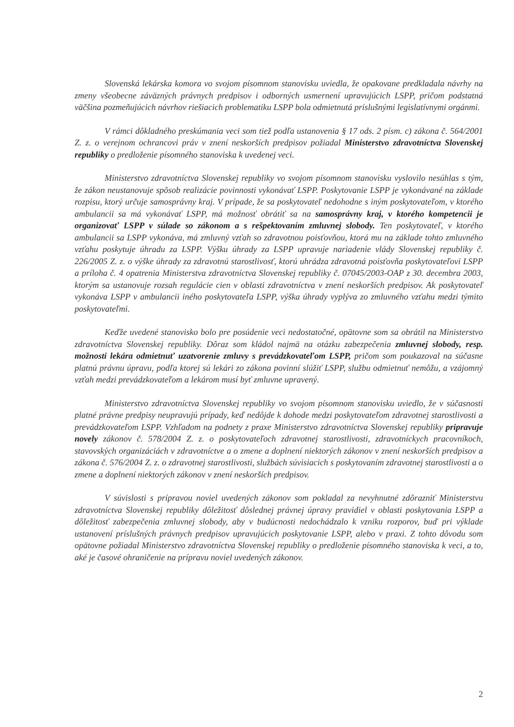Slovenská lekárska komora vo svojom písomnom stanovisku uviedla, že opakovane predkladala návrhy na zmeny všeobecne záväzných právnych predpisov i odborných usmernení upravujúcich LSPP, pričom podstatná väčšina pozmeňujúcich návrhov riešiacich problematiku LSPP bola odmietnutá príslušnými legislatívnymi orgánmi.
V rámci dôkladného preskúmania veci som tiež podľa ustanovenia § 17 ods. 2 písm. c) zákona č. 564/2001 Z. z. o verejnom ochrancovi práv v znení neskorších predpisov požiadal Ministerstvo zdravotníctva Slovenskej republiky o predloženie písomného stanoviska k uvedenej veci.
Ministerstvo zdravotníctva Slovenskej republiky vo svojom písomnom stanovisku vyslovilo nesúhlas s tým, že zákon neustanovuje spôsob realizácie povinnosti vykonávať LSPP. Poskytovanie LSPP je vykonávané na základe rozpisu, ktorý určuje samosprávny kraj. V prípade, že sa poskytovateľ nedohodne s iným poskytovateľom, v ktorého ambulancii sa má vykonávať LSPP, má možnosť obrátiť sa na samosprávny kraj, v ktorého kompetencii je organizovať LSPP v súlade so zákonom a s rešpektovaním zmluvnej slobody. Ten poskytovateľ, v ktorého ambulancii sa LSPP vykonáva, má zmluvný vzťah so zdravotnou poisťovňou, ktorá mu na základe tohto zmluvného vzťahu poskytuje úhradu za LSPP. Výšku úhrady za LSPP upravuje nariadenie vlády Slovenskej republiky č. 226/2005 Z. z. o výške úhrady za zdravotnú starostlivosť, ktorú uhrádza zdravotná poisťovňa poskytovateľovi LSPP a príloha č. 4 opatrenia Ministerstva zdravotníctva Slovenskej republiky č. 07045/2003-OAP z 30. decembra 2003, ktorým sa ustanovuje rozsah regulácie cien v oblasti zdravotníctva v znení neskorších predpisov. Ak poskytovateľ vykonáva LSPP v ambulancii iného poskytovateľa LSPP, výška úhrady vyplýva zo zmluvného vzťahu medzi týmito poskytovateľmi.
Keďže uvedené stanovisko bolo pre posúdenie veci nedostatočné, opätovne som sa obrátil na Ministerstvo zdravotníctva Slovenskej republiky. Dôraz som kládol najmä na otázku zabezpečenia zmluvnej slobody, resp. možnosti lekára odmietnuť uzatvorenie zmluvy s prevádzkovateľom LSPP, pričom som poukazoval na súčasne platnú právnu úpravu, podľa ktorej sú lekári zo zákona povinní slúžiť LSPP, službu odmietnuť nemôžu, a vzájomný vzťah medzi prevádzkovateľom a lekárom musí byť zmluvne upravený.
Ministerstvo zdravotníctva Slovenskej republiky vo svojom písomnom stanovisku uviedlo, že v súčasnosti platné právne predpisy neupravujú prípady, keď nedôjde k dohode medzi poskytovateľom zdravotnej starostlivosti a prevádzkovateľom LSPP. Vzhľadom na podnety z praxe Ministerstvo zdravotníctva Slovenskej republiky pripravuje novely zákonov č. 578/2004 Z. z. o poskytovateľoch zdravotnej starostlivosti, zdravotníckych pracovníkoch, stavovských organizáciách v zdravotníctve a o zmene a doplnení niektorých zákonov v znení neskorších predpisov a zákona č. 576/2004 Z. z. o zdravotnej starostlivosti, službách súvisiacich s poskytovaním zdravotnej starostlivosti a o zmene a doplnení niektorých zákonov v znení neskorších predpisov.
V súvislosti s prípravou noviel uvedených zákonov som pokladal za nevyhnutné zdôrazniť Ministerstvu zdravotníctva Slovenskej republiky dôležitosť dôslednej právnej úpravy pravidiel v oblasti poskytovania LSPP a dôležitosť zabezpečenia zmluvnej slobody, aby v budúcnosti nedochádzalo k vzniku rozporov, buď pri výklade ustanovení príslušných právnych predpisov upravujúcich poskytovanie LSPP, alebo v praxi. Z tohto dôvodu som opätovne požiadal Ministerstvo zdravotníctva Slovenskej republiky o predloženie písomného stanoviska k veci, a to, aké je časové ohraničenie na prípravu noviel uvedených zákonov.
2